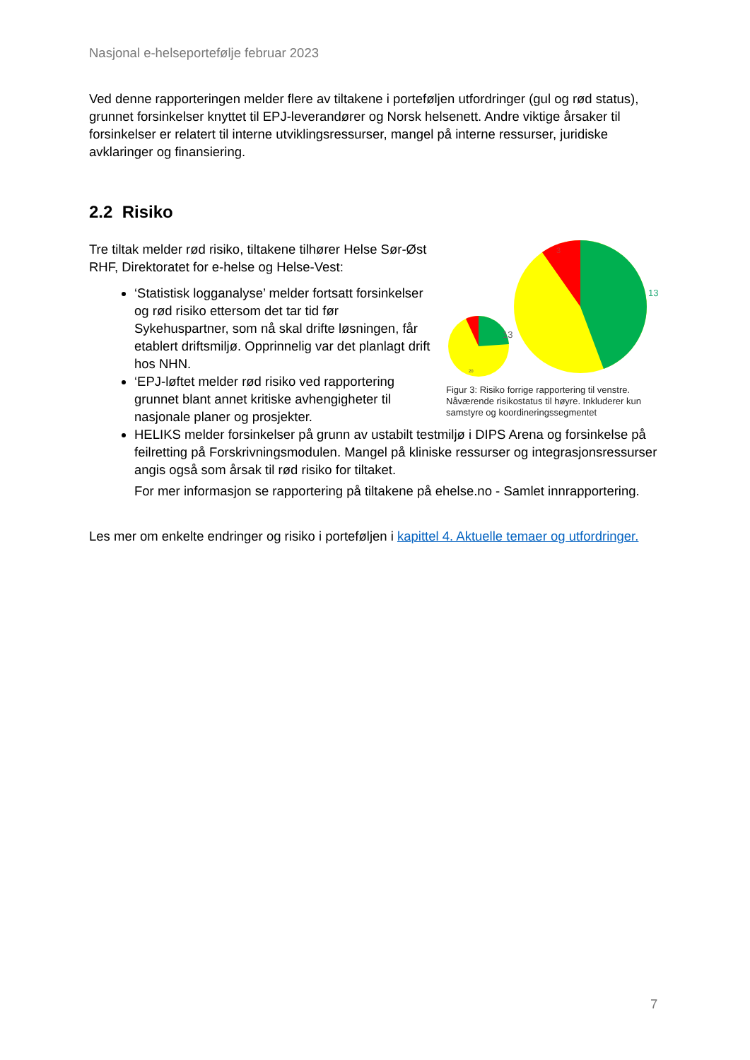Nasjonal e-helseportefølje februar 2023
Ved denne rapporteringen melder flere av tiltakene i porteføljen utfordringer (gul og rød status), grunnet forsinkelser knyttet til EPJ-leverandører og Norsk helsenett. Andre viktige årsaker til forsinkelser er relatert til interne utviklingsressurser, mangel på interne ressurser, juridiske avklaringer og finansiering.
2.2 Risiko
Tre tiltak melder rød risiko, tiltakene tilhører Helse Sør-Øst RHF, Direktoratet for e-helse og Helse-Vest:
‘Statistisk logganalyse’ melder fortsatt forsinkelser og rød risiko ettersom det tar tid før Sykehuspartner, som nå skal drifte løsningen, får etablert driftsmiljø. Opprinnelig var det planlagt drift hos NHN.
‘EPJ-løftet melder rød risiko ved rapportering grunnet blant annet kritiske avhengigheter til nasjonale planer og prosjekter.
20
13
13
3
Figur 3: Risiko forrige rapportering til venstre. Nåværende risikostatus til høyre. Inkluderer kun samstyre og koordineringssegmentet
HELIKS melder forsinkelser på grunn av ustabilt testmiljø i DIPS Arena og forsinkelse på feilretting på Forskrivningsmodulen. Mangel på kliniske ressurser og integrasjonsressurser angis også som årsak til rød risiko for tiltaket.
For mer informasjon se rapportering på tiltakene på ehelse.no - Samlet innrapportering.
Les mer om enkelte endringer og risiko i porteføljen i kapittel 4. Aktuelle temaer og utfordringer.
7